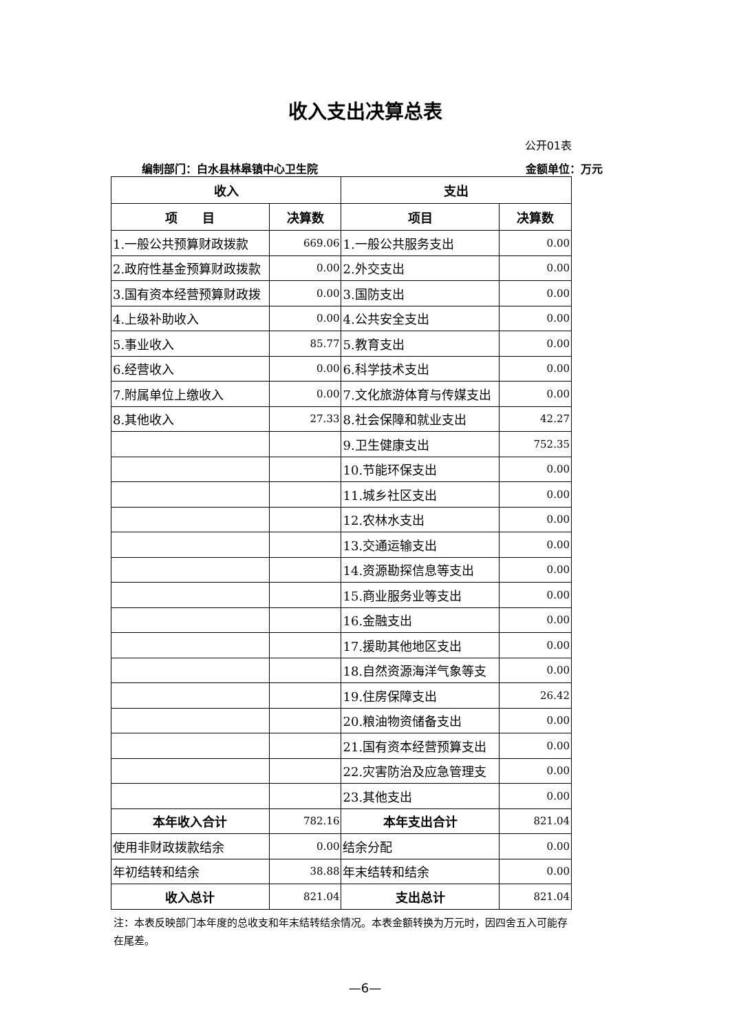收入支出决算总表
公开01表
编制部门：白水县林皋镇中心卫生院 金额单位：万元
| 收入 | | 支出 | |
| --- | --- | --- | --- |
| 项 目 | 决算数 | 项目 | 决算数 |
| 1.一般公共预算财政拨款 | 669.06 | 1.一般公共服务支出 | 0.00 |
| 2.政府性基金预算财政拨款 | 0.00 | 2.外交支出 | 0.00 |
| 3.国有资本经营预算财政拨 | 0.00 | 3.国防支出 | 0.00 |
| 4.上级补助收入 | 0.00 | 4.公共安全支出 | 0.00 |
| 5.事业收入 | 85.77 | 5.教育支出 | 0.00 |
| 6.经营收入 | 0.00 | 6.科学技术支出 | 0.00 |
| 7.附属单位上缴收入 | 0.00 | 7.文化旅游体育与传媒支出 | 0.00 |
| 8.其他收入 | 27.33 | 8.社会保障和就业支出 | 42.27 |
| | | 9.卫生健康支出 | 752.35 |
| | | 10.节能环保支出 | 0.00 |
| | | 11.城乡社区支出 | 0.00 |
| | | 12.农林水支出 | 0.00 |
| | | 13.交通运输支出 | 0.00 |
| | | 14.资源勘探信息等支出 | 0.00 |
| | | 15.商业服务业等支出 | 0.00 |
| | | 16.金融支出 | 0.00 |
| | | 17.援助其他地区支出 | 0.00 |
| | | 18.自然资源海洋气象等支 | 0.00 |
| | | 19.住房保障支出 | 26.42 |
| | | 20.粮油物资储备支出 | 0.00 |
| | | 21.国有资本经营预算支出 | 0.00 |
| | | 22.灾害防治及应急管理支 | 0.00 |
| | | 23.其他支出 | 0.00 |
| 本年收入合计 | 782.16 | 本年支出合计 | 821.04 |
| 使用非财政拨款结余 | 0.00 | 结余分配 | 0.00 |
| 年初结转和结余 | 38.88 | 年末结转和结余 | 0.00 |
| 收入总计 | 821.04 | 支出总计 | 821.04 |
注：本表反映部门本年度的总收支和年末结转结余情况。本表金额转换为万元时，因四舍五入可能存在尾差。
—6—